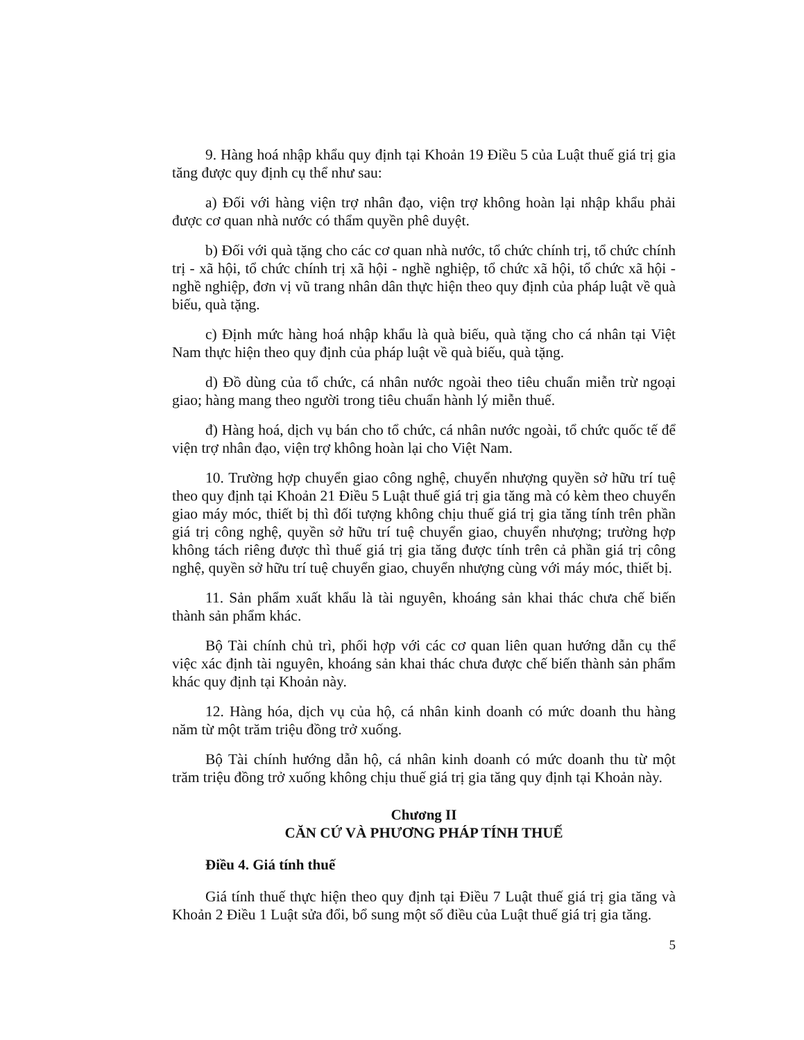9. Hàng hoá nhập khẩu quy định tại Khoản 19 Điều 5 của Luật thuế giá trị gia tăng được quy định cụ thể như sau:
a) Đối với hàng viện trợ nhân đạo, viện trợ không hoàn lại nhập khẩu phải được cơ quan nhà nước có thẩm quyền phê duyệt.
b) Đối với quà tặng cho các cơ quan nhà nước, tổ chức chính trị, tổ chức chính trị - xã hội, tổ chức chính trị xã hội - nghề nghiệp, tổ chức xã hội, tổ chức xã hội - nghề nghiệp, đơn vị vũ trang nhân dân thực hiện theo quy định của pháp luật về quà biếu, quà tặng.
c) Định mức hàng hoá nhập khẩu là quà biếu, quà tặng cho cá nhân tại Việt Nam thực hiện theo quy định của pháp luật về quà biếu, quà tặng.
d) Đồ dùng của tổ chức, cá nhân nước ngoài theo tiêu chuẩn miễn trừ ngoại giao; hàng mang theo người trong tiêu chuẩn hành lý miễn thuế.
đ) Hàng hoá, dịch vụ bán cho tổ chức, cá nhân nước ngoài, tổ chức quốc tế để viện trợ nhân đạo, viện trợ không hoàn lại cho Việt Nam.
10. Trường hợp chuyển giao công nghệ, chuyển nhượng quyền sở hữu trí tuệ theo quy định tại Khoản 21 Điều 5 Luật thuế giá trị gia tăng mà có kèm theo chuyển giao máy móc, thiết bị thì đối tượng không chịu thuế giá trị gia tăng tính trên phần giá trị công nghệ, quyền sở hữu trí tuệ chuyển giao, chuyển nhượng; trường hợp không tách riêng được thì thuế giá trị gia tăng được tính trên cả phần giá trị công nghệ, quyền sở hữu trí tuệ chuyển giao, chuyển nhượng cùng với máy móc, thiết bị.
11. Sản phẩm xuất khẩu là tài nguyên, khoáng sản khai thác chưa chế biến thành sản phẩm khác.
Bộ Tài chính chủ trì, phối hợp với các cơ quan liên quan hướng dẫn cụ thể việc xác định tài nguyên, khoáng sản khai thác chưa được chế biến thành sản phẩm khác quy định tại Khoản này.
12. Hàng hóa, dịch vụ của hộ, cá nhân kinh doanh có mức doanh thu hàng năm từ một trăm triệu đồng trở xuống.
Bộ Tài chính hướng dẫn hộ, cá nhân kinh doanh có mức doanh thu từ một trăm triệu đồng trở xuống không chịu thuế giá trị gia tăng quy định tại Khoản này.
Chương II
CĂN CỨ VÀ PHƯƠNG PHÁP TÍNH THUẾ
Điều 4. Giá tính thuế
Giá tính thuế thực hiện theo quy định tại Điều 7 Luật thuế giá trị gia tăng và Khoản 2 Điều 1 Luật sửa đổi, bổ sung một số điều của Luật thuế giá trị gia tăng.
5